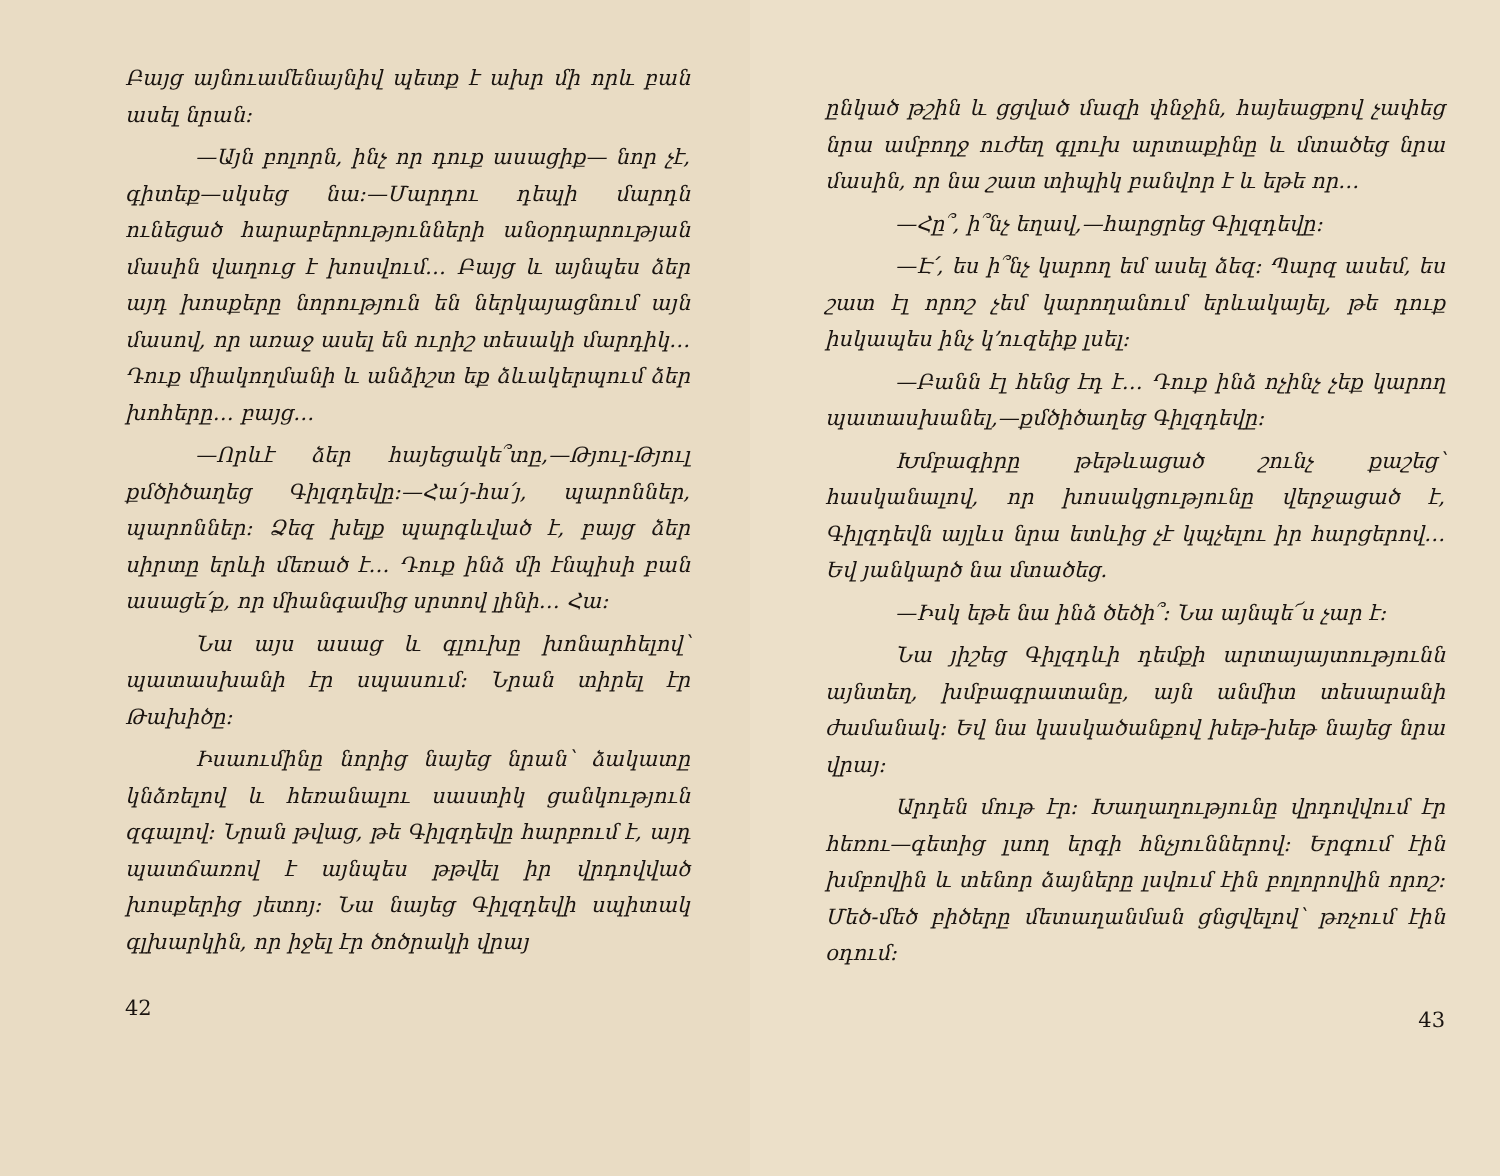Բայց այնուամենայնիվ պետք է ախր մի որև բան ասել նրան։
—Այն բոլորն, ինչ որ դուք ասացիք— նոր չէ, գիտեք—սկսեց նա։—Մարդու դեպի մարդն ունեցած հարաբերությունների անօրդարության մասին վաղուց է խոսվում… Բայց և այնպես ձեր այդ խոսքերը նորություն են ներկայացնում այն մասով, որ առաջ ասել են ուրիշ տեսակի մարդիկ… Դուք միակողմանի և անձիշտ եք ձևակերպում ձեր խոհերը… բայց…
—Որևէ ձեր հայեցակե՞տը,—Թյուլ-Թյուլ քմծիծաղեց Գիլզդեվը։—Հա՛յ-հա՛յ, պարոններ, պարոններ։ Ձեզ խելք պարգևված է, բայց ձեր սիրտը երևի մեռած է… Դուք ինձ մի էնպիսի բան ասացե՛ք, որ միանգամից սրտով լինի… Հա։
Նա այս ասաց և գլուխը խոնարհելով՝ պատասխանի էր սպասում։ Նրան տիրել էր Թախիծը։
Իսաումինը նորից նայեց նրան՝ ձակատը կնձռելով և հեռանալու սաստիկ ցանկություն զգալով։ Նրան թվաց, թե Գիլզդեվը հարբում է, այդ պատճառով է այնպես թթվել իր վրդովված խոսքերից յետոյ։ Նա նայեց Գիլզդեվի սպիտակ գլխարկին, որ իջել էր ծոծրակի վրայ
42
ընկած թշին և ցցված մազի փնջին, հայեացքով չափեց նրա ամբողջ ուժեղ գլուխ արտաքինը և մտածեց նրա մասին, որ նա շատ տիպիկ բանվոր է և եթե որ…
—Հը՞, ի՞նչ եղավ,—հարցրեց Գիլզդեվը։
—Է՛, ես ի՞նչ կարող եմ ասել ձեզ։ Պարզ ասեմ, ես շատ էլ որոշ չեմ կարողանում երևակայել, թե դուք իսկապես ինչ կ՚ուզեիք լսել։
—Բանն էլ հենց էդ է… Դուք ինձ ոչինչ չեք կարող պատասխանել,—քմծիծաղեց Գիլզդեվը։
Խմբագիրը թեթևացած շունչ քաշեց՝ հասկանալով, որ խոսակցությունը վերջացած է, Գիլզդեվն այլևս նրա ետևից չէ կպչելու իր հարցերով… Եվ յանկարծ նա մտածեց.
—Իսկ եթե նա ինձ ծեծի՞։ Նա այնպե՜ս չար է։
Նա յիշեց Գիլզդևի դեմքի արտայայտությունն այնտեղ, խմբագրատանը, այն անմիտ տեսարանի ժամանակ։ Եվ նա կասկածանքով խեթ-խեթ նայեց նրա վրայ։
Արդեն մութ էր։ Խաղաղությունը վրդովվում էր հեռու—գետից լսող երգի հնչյուններով։ Երգում էին խմբովին և տենոր ձայները լսվում էին բոլորովին որոշ։ Մեծ-մեծ բիծերը մետաղանման ցնցվելով՝ թռչում էին օդում։
43